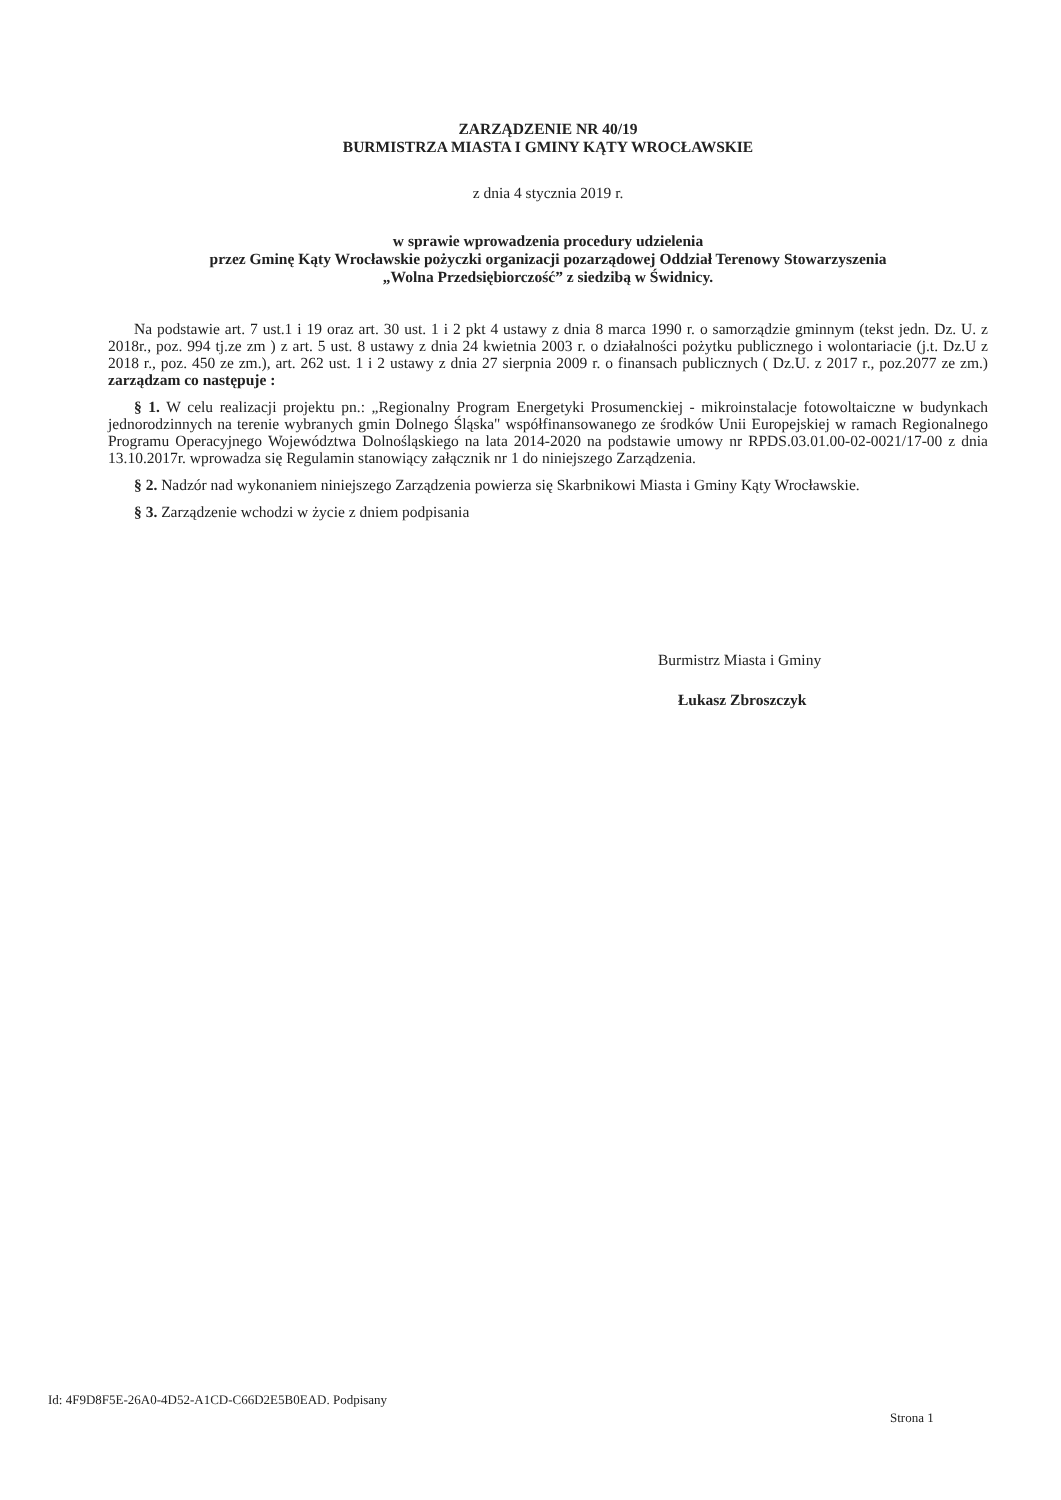ZARZĄDZENIE NR 40/19
BURMISTRZA MIASTA I GMINY KĄTY WROCŁAWSKIE
z dnia 4 stycznia 2019 r.
w sprawie wprowadzenia procedury udzielenia
przez Gminę Kąty Wrocławskie pożyczki organizacji pozarządowej Oddział Terenowy Stowarzyszenia
„Wolna Przedsiębiorczość” z siedzibą w Świdnicy.
Na podstawie art. 7 ust.1 i 19 oraz art. 30 ust. 1 i 2 pkt 4 ustawy z dnia 8 marca 1990 r. o samorządzie gminnym (tekst jedn. Dz. U. z 2018r., poz. 994 tj.ze zm ) z art. 5 ust. 8 ustawy z dnia 24 kwietnia 2003 r. o działalności pożytku publicznego i wolontariacie (j.t. Dz.U z 2018 r., poz. 450 ze zm.), art. 262 ust. 1 i 2 ustawy z dnia 27 sierpnia 2009 r. o finansach publicznych ( Dz.U. z 2017 r., poz.2077 ze zm.) zarządzam co następuje :
§ 1. W celu realizacji projektu pn.: „Regionalny Program Energetyki Prosumenckiej - mikroinstalacje fotowoltaiczne w budynkach jednorodzinnych na terenie wybranych gmin Dolnego Śląska" współfinansowanego ze środków Unii Europejskiej w ramach Regionalnego Programu Operacyjnego Województwa Dolnośląskiego na lata 2014-2020 na podstawie umowy nr RPDS.03.01.00-02-0021/17-00 z dnia 13.10.2017r. wprowadza się Regulamin stanowiący załącznik nr 1 do niniejszego Zarządzenia.
§ 2. Nadzór nad wykonaniem niniejszego Zarządzenia powierza się Skarbnikowi Miasta i Gminy Kąty Wrocławskie.
§ 3. Zarządzenie wchodzi w życie z dniem podpisania
Burmistrz Miasta i Gminy
Łukasz Zbroszczyk
Id: 4F9D8F5E-26A0-4D52-A1CD-C66D2E5B0EAD. Podpisany
Strona 1